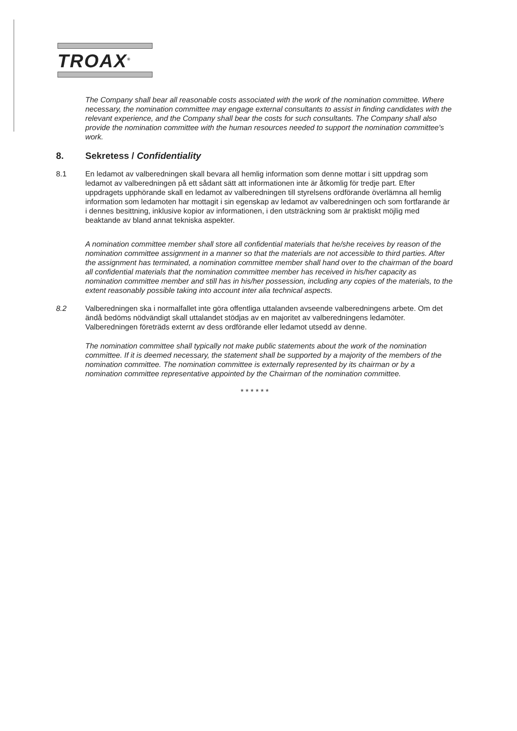TROAX<sup>®</sup>
The Company shall bear all reasonable costs associated with the work of the nomination committee. Where necessary, the nomination committee may engage external consultants to assist in finding candidates with the relevant experience, and the Company shall bear the costs for such consultants. The Company shall also provide the nomination committee with the human resources needed to support the nomination committee's work.
8. Sekretess / Confidentiality
8.1 En ledamot av valberedningen skall bevara all hemlig information som denne mottar i sitt uppdrag som ledamot av valberedningen på ett sådant sätt att informationen inte är åtkomlig för tredje part. Efter uppdragets upphörande skall en ledamot av valberedningen till styrelsens ordförande överlämna all hemlig information som ledamoten har mottagit i sin egenskap av ledamot av valberedningen och som fortfarande är i dennes besittning, inklusive kopior av informationen, i den utsträckning som är praktiskt möjlig med beaktande av bland annat tekniska aspekter.
A nomination committee member shall store all confidential materials that he/she receives by reason of the nomination committee assignment in a manner so that the materials are not accessible to third parties. After the assignment has terminated, a nomination committee member shall hand over to the chairman of the board all confidential materials that the nomination committee member has received in his/her capacity as nomination committee member and still has in his/her possession, including any copies of the materials, to the extent reasonably possible taking into account inter alia technical aspects.
8.2 Valberedningen ska i normalfallet inte göra offentliga uttalanden avseende valberedningens arbete. Om det ändå bedöms nödvändigt skall uttalandet stödjas av en majoritet av valberedningens ledamöter. Valberedningen företräds externt av dess ordförande eller ledamot utsedd av denne.
The nomination committee shall typically not make public statements about the work of the nomination committee. If it is deemed necessary, the statement shall be supported by a majority of the members of the nomination committee. The nomination committee is externally represented by its chairman or by a nomination committee representative appointed by the Chairman of the nomination committee.
* * * * * *